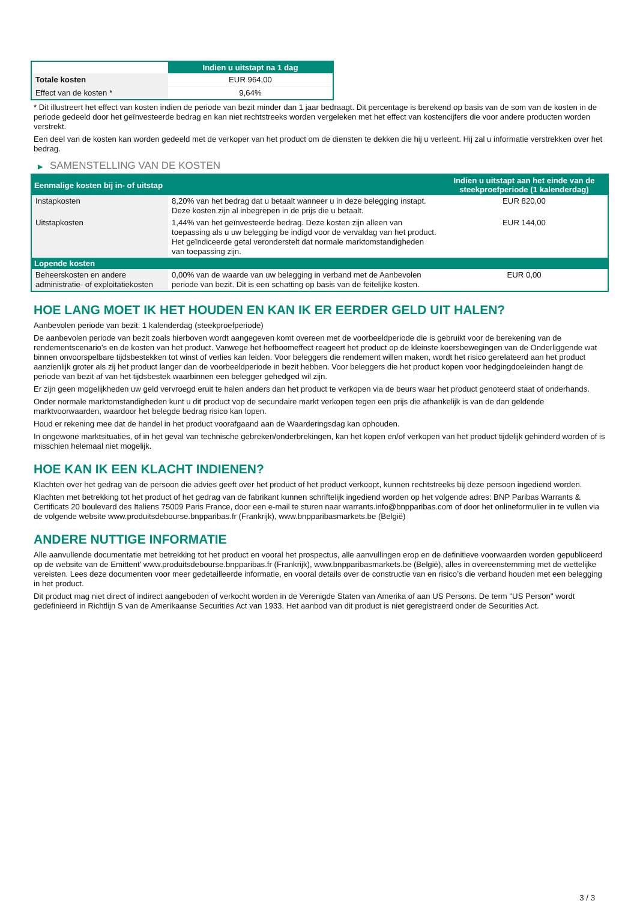| | Indien u uitstapt na 1 dag |
| --- | --- |
| Totale kosten | EUR 964,00 |
| Effect van de kosten * | 9,64% |
* Dit illustreert het effect van kosten indien de periode van bezit minder dan 1 jaar bedraagt. Dit percentage is berekend op basis van de som van de kosten in de periode gedeeld door het geïnvesteerde bedrag en kan niet rechtstreeks worden vergeleken met het effect van kostencijfers die voor andere producten worden verstrekt.
Een deel van de kosten kan worden gedeeld met de verkoper van het product om de diensten te dekken die hij u verleent. Hij zal u informatie verstrekken over het bedrag.
▶ SAMENSTELLING VAN DE KOSTEN
| Eenmalige kosten bij in- of uitstap | | Indien u uitstapt aan het einde van de steekproefperiode (1 kalenderdag) |
| --- | --- | --- |
| Instapkosten | 8,20% van het bedrag dat u betaalt wanneer u in deze belegging instapt. Deze kosten zijn al inbegrepen in de prijs die u betaalt. | EUR 820,00 |
| Uitstapkosten | 1,44% van het geïnvesteerde bedrag. Deze kosten zijn alleen van toepassing als u uw belegging be indigd voor de vervaldag van het product. Het geïndiceerde getal veronderstelt dat normale marktomstandigheden van toepassing zijn. | EUR 144,00 |
| Lopende kosten | | |
| Beheerskosten en andere administratie- of exploitatiekosten | 0,00% van de waarde van uw belegging in verband met de Aanbevolen periode van bezit. Dit is een schatting op basis van de feitelijke kosten. | EUR 0,00 |
HOE LANG MOET IK HET HOUDEN EN KAN IK ER EERDER GELD UIT HALEN?
Aanbevolen periode van bezit: 1 kalenderdag (steekproefperiode)
De aanbevolen periode van bezit zoals hierboven wordt aangegeven komt overeen met de voorbeeldperiode die is gebruikt voor de berekening van de rendementscenario's en de kosten van het product. Vanwege het hefboomeffect reageert het product op de kleinste koersbewegingen van de Onderliggende wat binnen onvoorspelbare tijdsbestekken tot winst of verlies kan leiden. Voor beleggers die rendement willen maken, wordt het risico gerelateerd aan het product aanzienlijk groter als zij het product langer dan de voorbeeldperiode in bezit hebben. Voor beleggers die het product kopen voor hedgingdoeleinden hangt de periode van bezit af van het tijdsbestek waarbinnen een belegger gehedged wil zijn.
Er zijn geen mogelijkheden uw geld vervroegd eruit te halen anders dan het product te verkopen via de beurs waar het product genoteerd staat of onderhands.
Onder normale marktomstandigheden kunt u dit product vop de secundaire markt verkopen tegen een prijs die afhankelijk is van de dan geldende marktvoorwaarden, waardoor het belegde bedrag risico kan lopen.
Houd er rekening mee dat de handel in het product voorafgaand aan de Waarderingsdag kan ophouden.
In ongewone marktsituaties, of in het geval van technische gebreken/onderbrekingen, kan het kopen en/of verkopen van het product tijdelijk gehinderd worden of is misschien helemaal niet mogelijk.
HOE KAN IK EEN KLACHT INDIENEN?
Klachten over het gedrag van de persoon die advies geeft over het product of het product verkoopt, kunnen rechtstreeks bij deze persoon ingediend worden.
Klachten met betrekking tot het product of het gedrag van de fabrikant kunnen schriftelijk ingediend worden op het volgende adres: BNP Paribas Warrants & Certificats 20 boulevard des Italiens 75009 Paris France, door een e-mail te sturen naar warrants.info@bnpparibas.com of door het onlineformulier in te vullen via de volgende website www.produitsdebourse.bnpparibas.fr (Frankrijk), www.bnpparibasmarkets.be (België)
ANDERE NUTTIGE INFORMATIE
Alle aanvullende documentatie met betrekking tot het product en vooral het prospectus, alle aanvullingen erop en de definitieve voorwaarden worden gepubliceerd op de website van de Emittent' www.produitsdebourse.bnpparibas.fr (Frankrijk), www.bnpparibasmarkets.be (België), alles in overeenstemming met de wettelijke vereisten. Lees deze documenten voor meer gedetailleerde informatie, en vooral details over de constructie van en risico’s die verband houden met een belegging in het product.
Dit product mag niet direct of indirect aangeboden of verkocht worden in de Verenigde Staten van Amerika of aan US Persons. De term "US Person" wordt gedefinieerd in Richtlijn S van de Amerikaanse Securities Act van 1933. Het aanbod van dit product is niet geregistreerd onder de Securities Act.
3 / 3